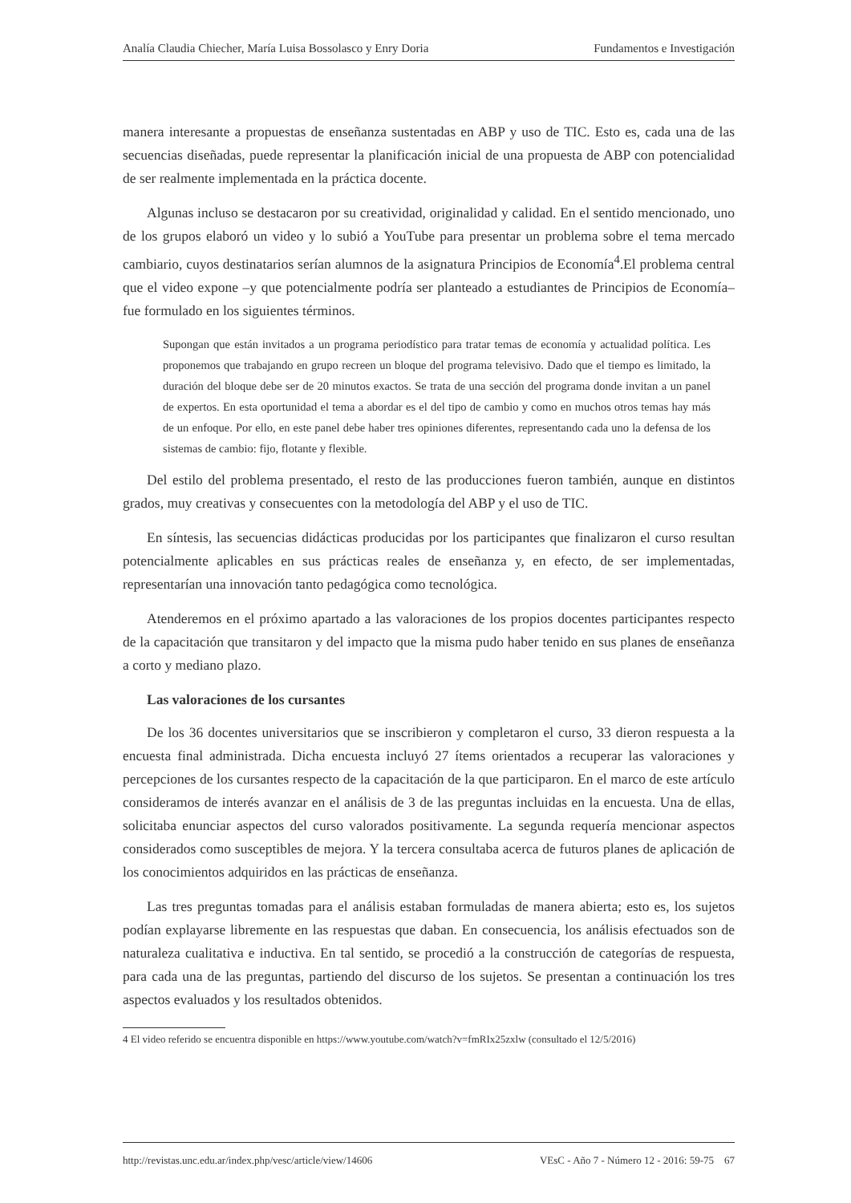Analía Claudia Chiecher, María Luisa Bossolasco y Enry Doria Fundamentos e Investigación
manera interesante a propuestas de enseñanza sustentadas en ABP y uso de TIC. Esto es, cada una de las secuencias diseñadas, puede representar la planificación inicial de una propuesta de ABP con potencialidad de ser realmente implementada en la práctica docente.
Algunas incluso se destacaron por su creatividad, originalidad y calidad. En el sentido mencionado, uno de los grupos elaboró un video y lo subió a YouTube para presentar un problema sobre el tema mercado cambiario, cuyos destinatarios serían alumnos de la asignatura Principios de Economía<sup>4</sup>.El problema central que el video expone –y que potencialmente podría ser planteado a estudiantes de Principios de Economía– fue formulado en los siguientes términos.
Supongan que están invitados a un programa periodístico para tratar temas de economía y actualidad política. Les proponemos que trabajando en grupo recreen un bloque del programa televisivo. Dado que el tiempo es limitado, la duración del bloque debe ser de 20 minutos exactos. Se trata de una sección del programa donde invitan a un panel de expertos. En esta oportunidad el tema a abordar es el del tipo de cambio y como en muchos otros temas hay más de un enfoque. Por ello, en este panel debe haber tres opiniones diferentes, representando cada uno la defensa de los sistemas de cambio: fijo, flotante y flexible.
Del estilo del problema presentado, el resto de las producciones fueron también, aunque en distintos grados, muy creativas y consecuentes con la metodología del ABP y el uso de TIC.
En síntesis, las secuencias didácticas producidas por los participantes que finalizaron el curso resultan potencialmente aplicables en sus prácticas reales de enseñanza y, en efecto, de ser implementadas, representarían una innovación tanto pedagógica como tecnológica.
Atenderemos en el próximo apartado a las valoraciones de los propios docentes participantes respecto de la capacitación que transitaron y del impacto que la misma pudo haber tenido en sus planes de enseñanza a corto y mediano plazo.
Las valoraciones de los cursantes
De los 36 docentes universitarios que se inscribieron y completaron el curso, 33 dieron respuesta a la encuesta final administrada. Dicha encuesta incluyó 27 ítems orientados a recuperar las valoraciones y percepciones de los cursantes respecto de la capacitación de la que participaron. En el marco de este artículo consideramos de interés avanzar en el análisis de 3 de las preguntas incluidas en la encuesta. Una de ellas, solicitaba enunciar aspectos del curso valorados positivamente. La segunda requería mencionar aspectos considerados como susceptibles de mejora. Y la tercera consultaba acerca de futuros planes de aplicación de los conocimientos adquiridos en las prácticas de enseñanza.
Las tres preguntas tomadas para el análisis estaban formuladas de manera abierta; esto es, los sujetos podían explayarse libremente en las respuestas que daban. En consecuencia, los análisis efectuados son de naturaleza cualitativa e inductiva. En tal sentido, se procedió a la construcción de categorías de respuesta, para cada una de las preguntas, partiendo del discurso de los sujetos. Se presentan a continuación los tres aspectos evaluados y los resultados obtenidos.
4 El video referido se encuentra disponible en https://www.youtube.com/watch?v=fmRIx25zxlw (consultado el 12/5/2016)
http://revistas.unc.edu.ar/index.php/vesc/article/view/14606 VEsC - Año 7 - Número 12 - 2016: 59-75 67